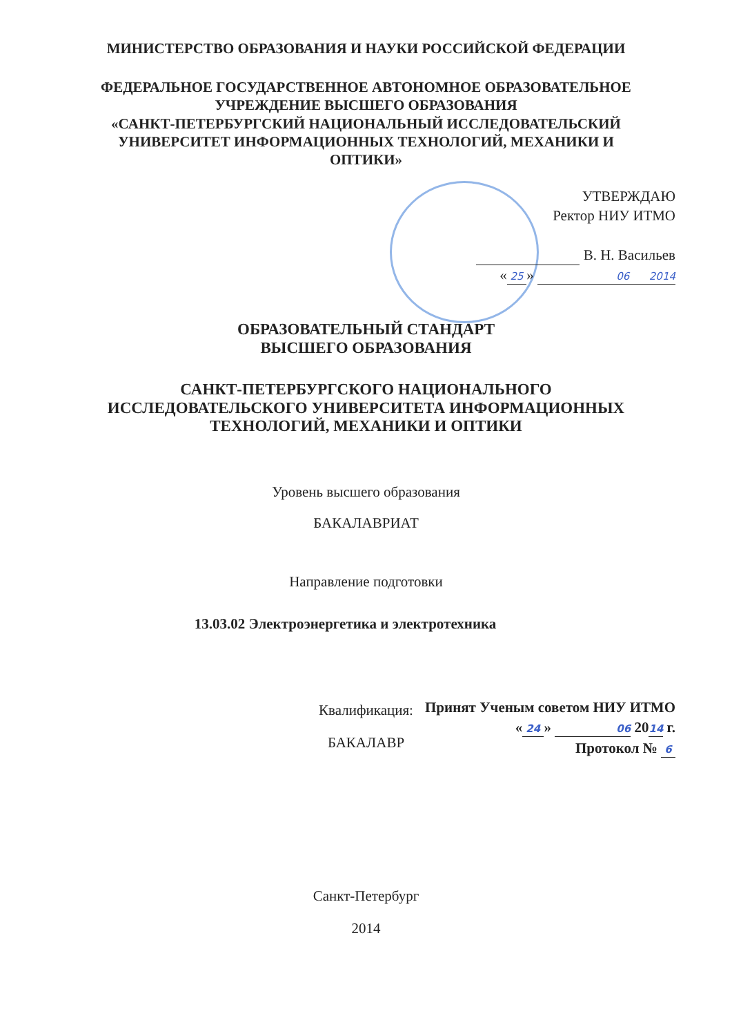МИНИСТЕРСТВО ОБРАЗОВАНИЯ И НАУКИ РОССИЙСКОЙ ФЕДЕРАЦИИ
ФЕДЕРАЛЬНОЕ ГОСУДАРСТВЕННОЕ АВТОНОМНОЕ ОБРАЗОВАТЕЛЬНОЕ
УЧРЕЖДЕНИЕ ВЫСШЕГО ОБРАЗОВАНИЯ
«САНКТ-ПЕТЕРБУРГСКИЙ НАЦИОНАЛЬНЫЙ ИССЛЕДОВАТЕЛЬСКИЙ
УНИВЕРСИТЕТ ИНФОРМАЦИОННЫХ ТЕХНОЛОГИЙ, МЕХАНИКИ И
ОПТИКИ»
УТВЕРЖДАЮ
Ректор НИУ ИТМО
В. Н. Васильев
« 25 » 06 2014
ОБРАЗОВАТЕЛЬНЫЙ СТАНДАРТ
ВЫСШЕГО ОБРАЗОВАНИЯ
САНКТ-ПЕТЕРБУРГСКОГО НАЦИОНАЛЬНОГО
ИССЛЕДОВАТЕЛЬСКОГО УНИВЕРСИТЕТА ИНФОРМАЦИОННЫХ
ТЕХНОЛОГИЙ, МЕХАНИКИ И ОПТИКИ
Уровень высшего образования
БАКАЛАВРИАТ
Направление подготовки
13.03.02 Электроэнергетика и электротехника
Квалификация:
БАКАЛАВР
Принят Ученым советом НИУ ИТМО
« 24 » 06 2014 г.
Протокол № 6
Санкт-Петербург
2014